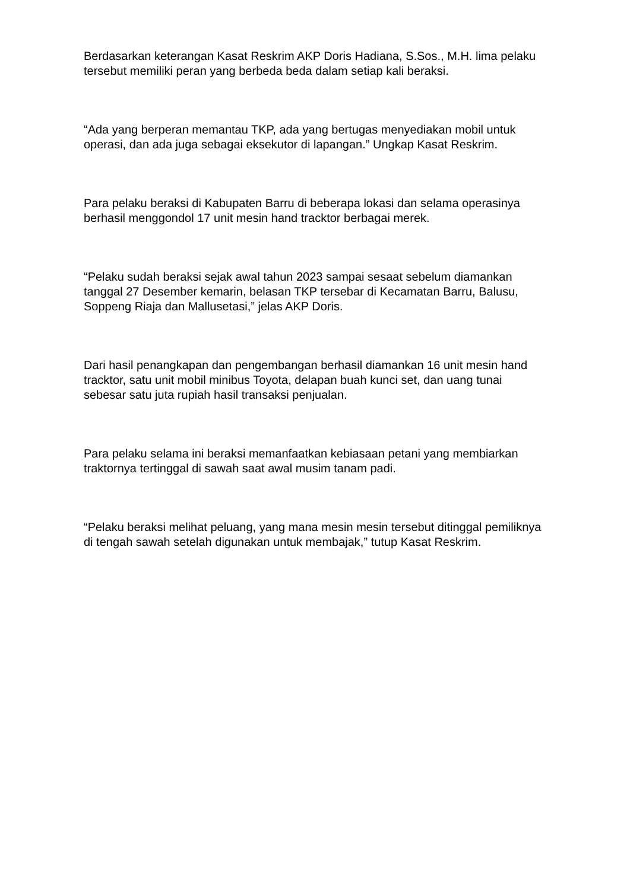Berdasarkan keterangan Kasat Reskrim AKP Doris Hadiana, S.Sos., M.H. lima pelaku tersebut memiliki peran yang berbeda beda dalam setiap kali beraksi.
“Ada yang berperan memantau TKP, ada yang bertugas menyediakan mobil untuk operasi, dan ada juga sebagai eksekutor di lapangan.” Ungkap Kasat Reskrim.
Para pelaku beraksi di Kabupaten Barru di beberapa lokasi dan selama operasinya berhasil menggondol 17 unit mesin hand tracktor berbagai merek.
“Pelaku sudah beraksi sejak awal tahun 2023 sampai sesaat sebelum diamankan tanggal 27 Desember kemarin, belasan TKP tersebar di Kecamatan Barru, Balusu, Soppeng Riaja dan Mallusetasi,” jelas AKP Doris.
Dari hasil penangkapan dan pengembangan berhasil diamankan 16 unit mesin hand tracktor, satu unit mobil minibus Toyota, delapan buah kunci set, dan uang tunai sebesar satu juta rupiah hasil transaksi penjualan.
Para pelaku selama ini beraksi memanfaatkan kebiasaan petani yang membiarkan traktornya tertinggal di sawah saat awal musim tanam padi.
“Pelaku beraksi melihat peluang, yang mana mesin mesin tersebut ditinggal pemiliknya di tengah sawah setelah digunakan untuk membajak,” tutup Kasat Reskrim.